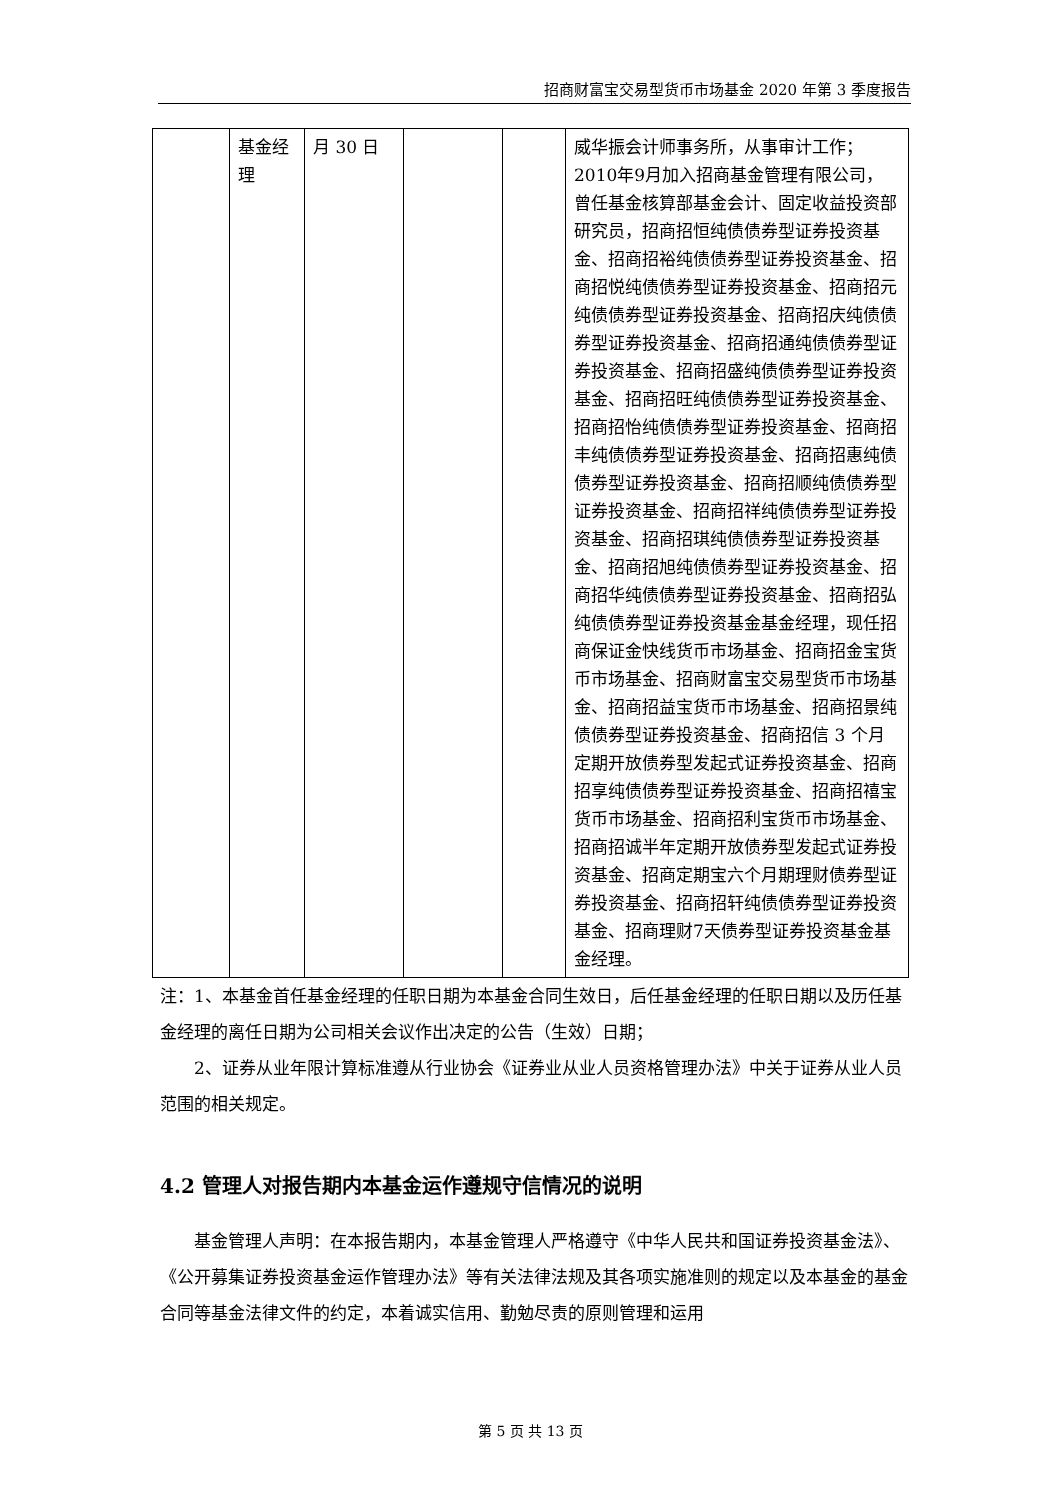招商财富宝交易型货币市场基金 2020 年第 3 季度报告
| | 基金经理 | 月 30 日 | | | 威华振会计师事务所，从事审计工作；2010年9月加入招商基金管理有限公司，曾任基金核算部基金会计、固定收益投资部研究员，招商招恒纯债债券型证券投资基金、招商招裕纯债债券型证券投资基金、招商招悦纯债债券型证券投资基金、招商招元纯债债券型证券投资基金、招商招庆纯债债券型证券投资基金、招商招通纯债债券型证券投资基金、招商招盛纯债债券型证券投资基金、招商招旺纯债债券型证券投资基金、招商招怡纯债债券型证券投资基金、招商招丰纯债债券型证券投资基金、招商招惠纯债债券型证券投资基金、招商招顺纯债债券型证券投资基金、招商招祥纯债债券型证券投资基金、招商招琪纯债债券型证券投资基金、招商招旭纯债债券型证券投资基金、招商招华纯债债券型证券投资基金、招商招弘纯债债券型证券投资基金基金经理，现任招商保证金快线货币市场基金、招商招金宝货币市场基金、招商财富宝交易型货币市场基金、招商招益宝货币市场基金、招商招景纯债债券型证券投资基金、招商招信 3 个月定期开放债券型发起式证券投资基金、招商招享纯债债券型证券投资基金、招商招禧宝货币市场基金、招商招利宝货币市场基金、招商招诚半年定期开放债券型发起式证券投资基金、招商定期宝六个月期理财债券型证券投资基金、招商招轩纯债债券型证券投资基金、招商理财7天债券型证券投资基金基金经理。 |
注：1、本基金首任基金经理的任职日期为本基金合同生效日，后任基金经理的任职日期以及历任基金经理的离任日期为公司相关会议作出决定的公告（生效）日期；
2、证券从业年限计算标准遵从行业协会《证券业从业人员资格管理办法》中关于证券从业人员范围的相关规定。
4.2 管理人对报告期内本基金运作遵规守信情况的说明
基金管理人声明：在本报告期内，本基金管理人严格遵守《中华人民共和国证券投资基金法》、《公开募集证券投资基金运作管理办法》等有关法律法规及其各项实施准则的规定以及本基金的基金合同等基金法律文件的约定，本着诚实信用、勤勉尽责的原则管理和运用
第 5 页 共 13 页